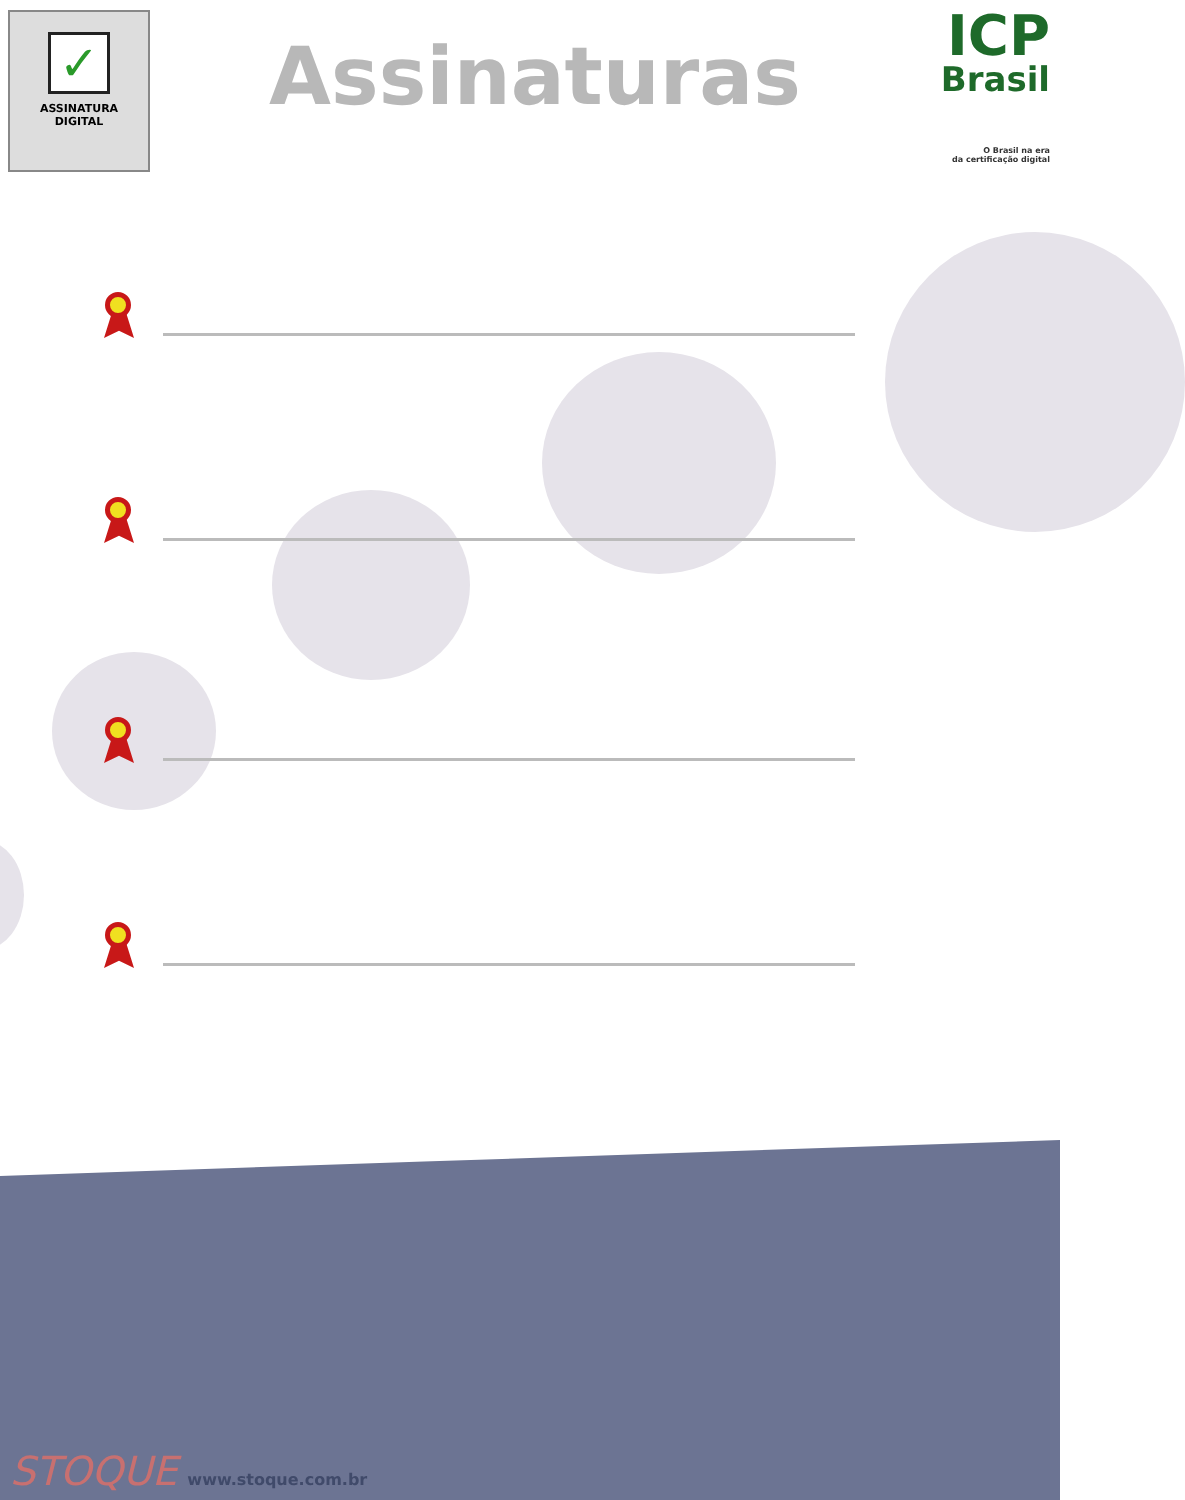✓
ASSINATURA
DIGITAL
Assinaturas
ICP
Brasil
O Brasil na era
da certificação digital
STOQUE www.stoque.com.br